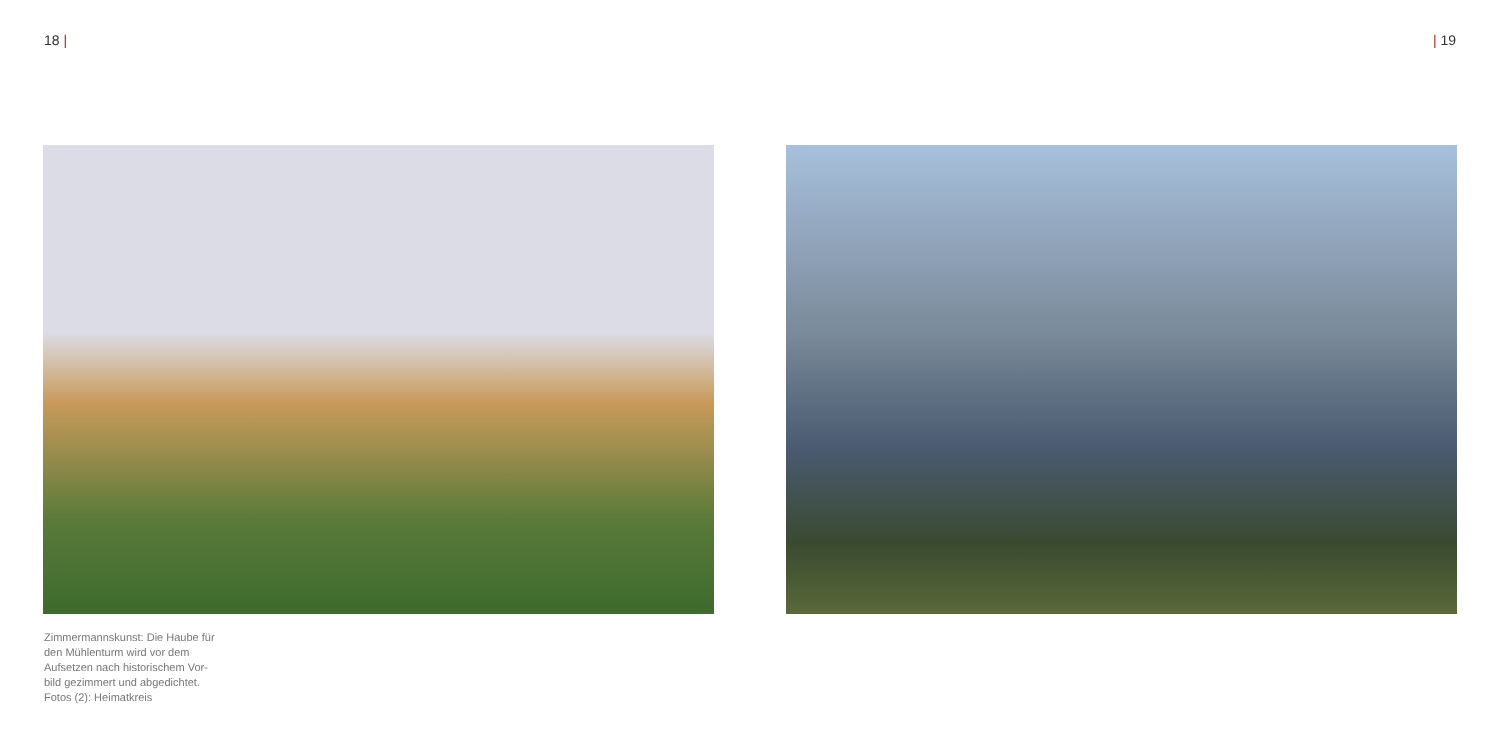18 | | 19
Zimmermannskunst: Die Haube für den Mühlenturm wird vor dem Aufsetzen nach historischem Vor-bild gezimmert und abgedichtet.
Fotos (2): Heimatkreis